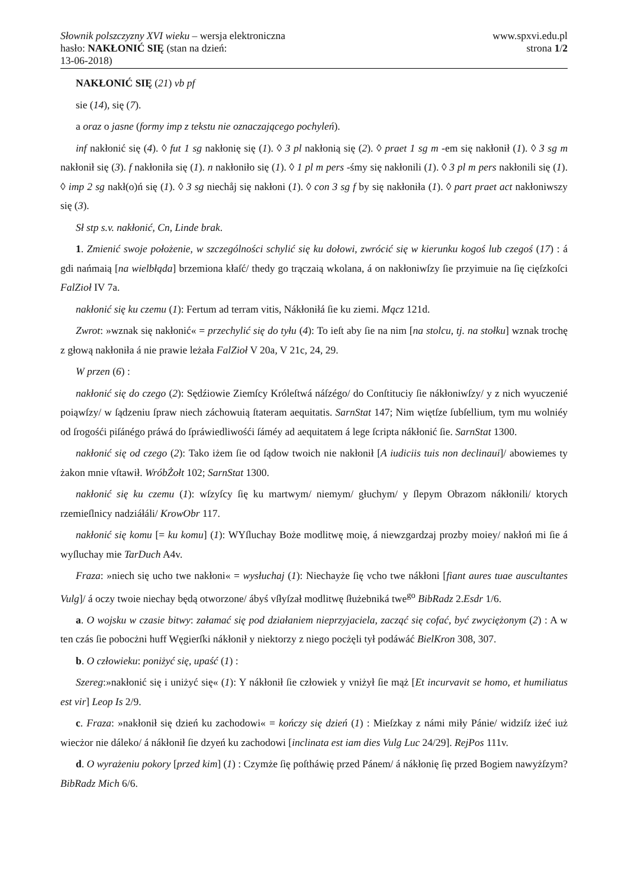Słownik polszczyzny XVI wieku – wersja elektroniczna
hasło: NAKŁONIĆ SIĘ (stan na dzień:
13-06-2018)
www.spxvi.edu.pl
strona 1/2
NAKŁONIĆ SIĘ (21) vb pf
sie (14), się (7).
a oraz o jasne (formy imp z tekstu nie oznaczającego pochyleń).
inf nakłonić się (4). ◊ fut 1 sg nakłonię się (1). ◊ 3 pl nakłonią się (2). ◊ praet 1 sg m -em się nakłonił (1). ◊ 3 sg m nakłonił się (3). f nakłoniła się (1). n nakłoniło się (1). ◊ 1 pl m pers -śmy się nakłonili (1). ◊ 3 pl m pers nakłonili się (1). ◊ imp 2 sg nakł(o)ń się (1). ◊ 3 sg niechåj się nakłoni (1). ◊ con 3 sg f by się nakłoniła (1). ◊ part praet act nakłoniwszy się (3).
Sł stp s.v. nakłonić, Cn, Linde brak.
1. Zmienić swoje położenie, w szczególności schylić się ku dołowi, zwrócić się w kierunku kogoś lub czegoś (17) : á gdi nańmaią [na wielbłąda] brzemiona kłaſć/ thedy go trączaią wkolana, á on nakłoniwſzy ſie przyimuie na ſię cięſzkoſci FalZioł IV 7a.
nakłonić się ku czemu (1): Fertum ad terram vitis, Nákłoniłá ſie ku ziemi. Mącz 121d.
Zwrot: »wznak się nakłonić« = przechylić się do tyłu (4): To ieſt aby ſie na nim [na stolcu, tj. na stołku] wznak trochę z głową nakłoniła á nie prawie leżała FalZioł V 20a, V 21c, 24, 29.
W przen (6) :
nakłonić się do czego (2): Sędźiowie Ziemſcy Króleſtwá náſzégo/ do Conſtituciy ſie nákłoniwſzy/ y z nich wyuczenié poiąwſzy/ w ſądzeniu ſpraw niech záchowuią ſtateram aequitatis. SarnStat 147; Nim więtſze ſubſellium, tym mu wolniéy od ſrogośći piſánégo práwá do ſpráwiedliwośći ſáméy ad aequitatem á lege ſcripta nákłonić ſie. SarnStat 1300.
nakłonić się od czego (2): Tako iżem ſie od ſądow twoich nie nakłonił [A iudiciis tuis non declinaui]/ abowiemes ty żakon mnie vſtawił. WróbŻołt 102; SarnStat 1300.
nakłonić się ku czemu (1): wſzyſcy ſię ku martwym/ niemym/ głuchym/ y ſlepym Obrazom nákłonili/ ktorych rzemieſlnicy nadziáłáli/ KrowObr 117.
nakłonić się komu [= ku komu] (1): WYſluchay Boże modlitwę moię, á niewzgardzaj prozby moiey/ nakłoń mi ſie á wyſluchay mie TarDuch A4v.
Fraza: »niech się ucho twe nakłoni« = wysłuchaj (1): Niechayże ſię vcho twe nákłoni [fiant aures tuae auscultantes Vulg]/ á oczy twoie niechay będą otworzone/ ábyś vſłyſzał modlitwę ſłużebniká twe<sup>go</sup> BibRadz 2.Esdr 1/6.
a. O wojsku w czasie bitwy: załamać się pod działaniem nieprzyjaciela, zacząć się cofać, być zwyciężonym (2) : A w ten czás ſie pobocżni huff Węgierſki nákłonił y niektorzy z niego pocżęli tył podáwáć BielKron 308, 307.
b. O człowieku: poniżyć się, upaść (1) :
Szereg:»nakłonić się i uniżyć się« (1): Y nákłonił ſie człowiek y vniżył ſie mąż [Et incurvavit se homo, et humiliatus est vir] Leop Is 2/9.
c. Fraza: »nakłonił się dzień ku zachodowi« = kończy się dzień (1) : Mieſzkay z námi miły Pánie/ widziſz iżeć iuż wiecżor nie dáleko/ á nákłonił ſie dzyeń ku zachodowi [inclinata est iam dies Vulg Luc 24/29]. RejPos 111v.
d. O wyrażeniu pokory [przed kim] (1) : Czymże ſię poſtháwię przed Pánem/ á nákłonię ſię przed Bogiem nawyżſzym? BibRadz Mich 6/6.